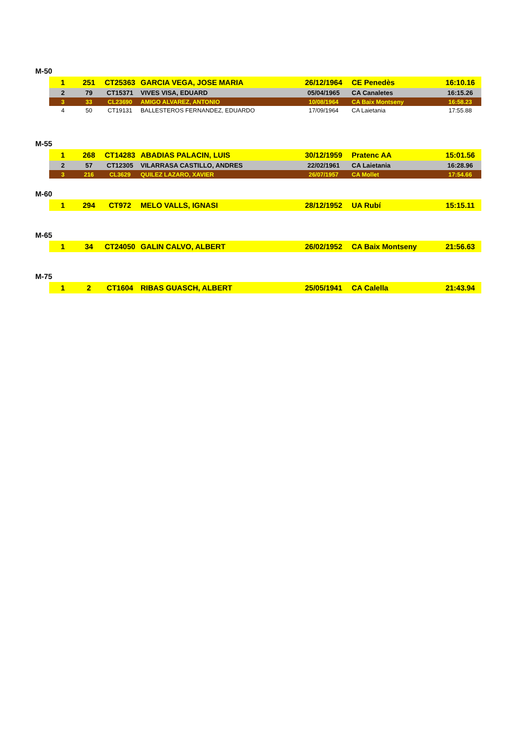M-50
| 1 | 251 | CT25363 | GARCIA VEGA, JOSE MARIA | 26/12/1964 | CE Penedès | 16:10.16 |
| 2 | 79 | CT15371 | VIVES VISA, EDUARD | 05/04/1965 | CA Canaletes | 16:15.26 |
| 3 | 33 | CL23690 | AMIGO ALVAREZ, ANTONIO | 10/08/1964 | CA Baix Montseny | 16:58.23 |
| 4 | 50 | CT19131 | BALLESTEROS FERNANDEZ, EDUARDO | 17/09/1964 | CA Laietania | 17:55.88 |
M-55
| 1 | 268 | CT14283 | ABADIAS PALACIN, LUIS | 30/12/1959 | Pratenc AA | 15:01.56 |
| 2 | 57 | CT12305 | VILARRASA CASTILLO, ANDRES | 22/02/1961 | CA Laietania | 16:28.96 |
| 3 | 216 | CL3629 | QUILEZ LAZARO, XAVIER | 26/07/1957 | CA Mollet | 17:54.66 |
M-60
| 1 | 294 | CT972 | MELO VALLS, IGNASI | 28/12/1952 | UA Rubí | 15:15.11 |
M-65
| 1 | 34 | CT24050 | GALIN CALVO, ALBERT | 26/02/1952 | CA Baix Montseny | 21:56.63 |
M-75
| 1 | 2 | CT1604 | RIBAS GUASCH, ALBERT | 25/05/1941 | CA Calella | 21:43.94 |